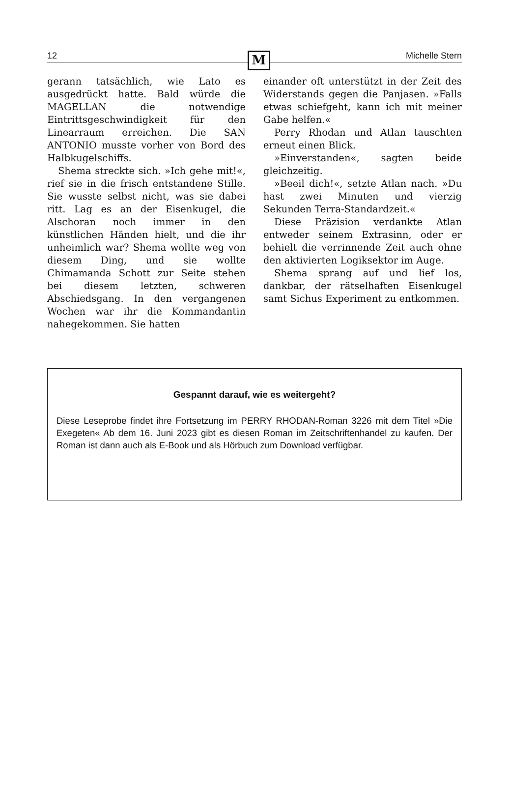12 M Michelle Stern
gerann tatsächlich, wie Lato es ausgedrückt hatte. Bald würde die MAGELLAN die notwendige Eintrittsgeschwindigkeit für den Linearraum erreichen. Die SAN ANTONIO musste vorher von Bord des Halbkugelschiffs.
Shema streckte sich. »Ich gehe mit!«, rief sie in die frisch entstandene Stille. Sie wusste selbst nicht, was sie dabei ritt. Lag es an der Eisenkugel, die Alschoran noch immer in den künstlichen Händen hielt, und die ihr unheimlich war? Shema wollte weg von diesem Ding, und sie wollte Chimamanda Schott zur Seite stehen bei diesem letzten, schweren Abschiedsgang. In den vergangenen Wochen war ihr die Kommandantin nahegekommen. Sie hatten
einander oft unterstützt in der Zeit des Widerstands gegen die Panjasen. »Falls etwas schiefgeht, kann ich mit meiner Gabe helfen.«
Perry Rhodan und Atlan tauschten erneut einen Blick.
»Einverstanden«, sagten beide gleichzeitig.
»Beeil dich!«, setzte Atlan nach. »Du hast zwei Minuten und vierzig Sekunden Terra-Standardzeit.«
Diese Präzision verdankte Atlan entweder seinem Extrasinn, oder er behielt die verrinnende Zeit auch ohne den aktivierten Logiksektor im Auge.
Shema sprang auf und lief los, dankbar, der rätselhaften Eisenkugel samt Sichus Experiment zu entkommen.
Gespannt darauf, wie es weitergeht?
Diese Leseprobe findet ihre Fortsetzung im PERRY RHODAN-Roman 3226 mit dem Titel »Die Exegeten« Ab dem 16. Juni 2023 gibt es diesen Roman im Zeitschriftenhandel zu kaufen. Der Roman ist dann auch als E-Book und als Hörbuch zum Download verfügbar.